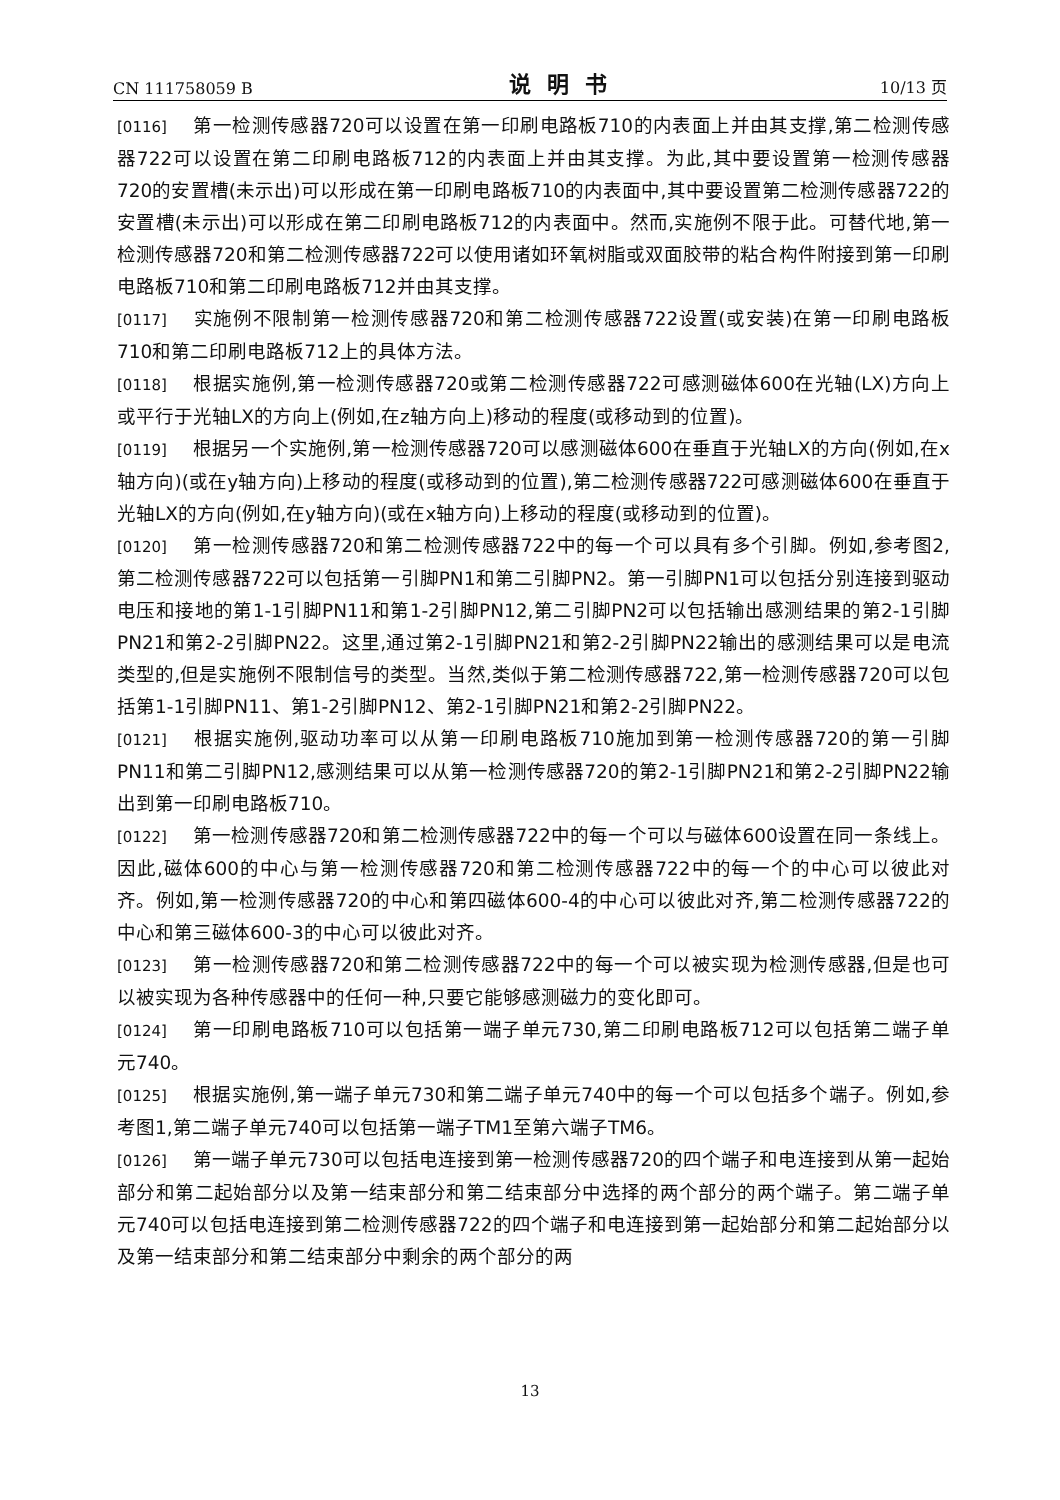CN 111758059 B 说明书 10/13 页
[0116] 第一检测传感器720可以设置在第一印刷电路板710的内表面上并由其支撑,第二检测传感器722可以设置在第二印刷电路板712的内表面上并由其支撑。为此,其中要设置第一检测传感器720的安置槽(未示出)可以形成在第一印刷电路板710的内表面中,其中要设置第二检测传感器722的安置槽(未示出)可以形成在第二印刷电路板712的内表面中。然而,实施例不限于此。可替代地,第一检测传感器720和第二检测传感器722可以使用诸如环氧树脂或双面胶带的粘合构件附接到第一印刷电路板710和第二印刷电路板712并由其支撑。
[0117] 实施例不限制第一检测传感器720和第二检测传感器722设置(或安装)在第一印刷电路板710和第二印刷电路板712上的具体方法。
[0118] 根据实施例,第一检测传感器720或第二检测传感器722可感测磁体600在光轴(LX)方向上或平行于光轴LX的方向上(例如,在z轴方向上)移动的程度(或移动到的位置)。
[0119] 根据另一个实施例,第一检测传感器720可以感测磁体600在垂直于光轴LX的方向(例如,在x轴方向)(或在y轴方向)上移动的程度(或移动到的位置),第二检测传感器722可感测磁体600在垂直于光轴LX的方向(例如,在y轴方向)(或在x轴方向)上移动的程度(或移动到的位置)。
[0120] 第一检测传感器720和第二检测传感器722中的每一个可以具有多个引脚。例如,参考图2,第二检测传感器722可以包括第一引脚PN1和第二引脚PN2。第一引脚PN1可以包括分别连接到驱动电压和接地的第1-1引脚PN11和第1-2引脚PN12,第二引脚PN2可以包括输出感测结果的第2-1引脚PN21和第2-2引脚PN22。这里,通过第2-1引脚PN21和第2-2引脚PN22输出的感测结果可以是电流类型的,但是实施例不限制信号的类型。当然,类似于第二检测传感器722,第一检测传感器720可以包括第1-1引脚PN11、第1-2引脚PN12、第2-1引脚PN21和第2-2引脚PN22。
[0121] 根据实施例,驱动功率可以从第一印刷电路板710施加到第一检测传感器720的第一引脚PN11和第二引脚PN12,感测结果可以从第一检测传感器720的第2-1引脚PN21和第2-2引脚PN22输出到第一印刷电路板710。
[0122] 第一检测传感器720和第二检测传感器722中的每一个可以与磁体600设置在同一条线上。因此,磁体600的中心与第一检测传感器720和第二检测传感器722中的每一个的中心可以彼此对齐。例如,第一检测传感器720的中心和第四磁体600-4的中心可以彼此对齐,第二检测传感器722的中心和第三磁体600-3的中心可以彼此对齐。
[0123] 第一检测传感器720和第二检测传感器722中的每一个可以被实现为检测传感器,但是也可以被实现为各种传感器中的任何一种,只要它能够感测磁力的变化即可。
[0124] 第一印刷电路板710可以包括第一端子单元730,第二印刷电路板712可以包括第二端子单元740。
[0125] 根据实施例,第一端子单元730和第二端子单元740中的每一个可以包括多个端子。例如,参考图1,第二端子单元740可以包括第一端子TM1至第六端子TM6。
[0126] 第一端子单元730可以包括电连接到第一检测传感器720的四个端子和电连接到从第一起始部分和第二起始部分以及第一结束部分和第二结束部分中选择的两个部分的两个端子。第二端子单元740可以包括电连接到第二检测传感器722的四个端子和电连接到第一起始部分和第二起始部分以及第一结束部分和第二结束部分中剩余的两个部分的两
13